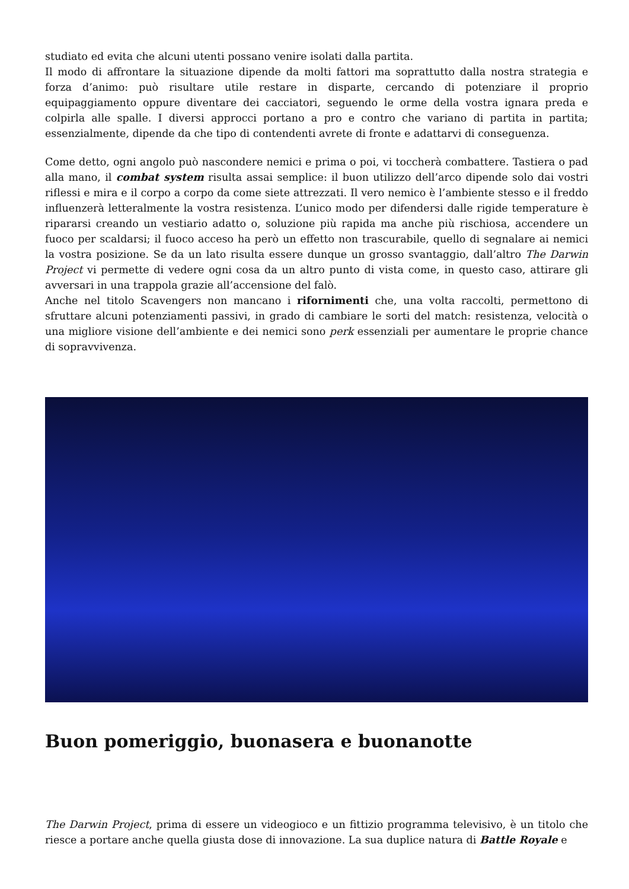studiato ed evita che alcuni utenti possano venire isolati dalla partita.
Il modo di affrontare la situazione dipende da molti fattori ma soprattutto dalla nostra strategia e forza d’animo: può risultare utile restare in disparte, cercando di potenziare il proprio equipaggiamento oppure diventare dei cacciatori, seguendo le orme della vostra ignara preda e colpirla alle spalle. I diversi approcci portano a pro e contro che variano di partita in partita; essenzialmente, dipende da che tipo di contendenti avrete di fronte e adattarvi di conseguenza.
Come detto, ogni angolo può nascondere nemici e prima o poi, vi toccherà combattere. Tastiera o pad alla mano, il combat system risulta assai semplice: il buon utilizzo dell’arco dipende solo dai vostri riflessi e mira e il corpo a corpo da come siete attrezzati. Il vero nemico è l’ambiente stesso e il freddo influenzerà letteralmente la vostra resistenza. L’unico modo per difendersi dalle rigide temperature è ripararsi creando un vestiario adatto o, soluzione più rapida ma anche più rischiosa, accendere un fuoco per scaldarsi; il fuoco acceso ha però un effetto non trascurabile, quello di segnalare ai nemici la vostra posizione. Se da un lato risulta essere dunque un grosso svantaggio, dall’altro The Darwin Project vi permette di vedere ogni cosa da un altro punto di vista come, in questo caso, attirare gli avversari in una trappola grazie all’accensione del falò.
Anche nel titolo Scavengers non mancano i rifornimenti che, una volta raccolti, permettono di sfruttare alcuni potenziamenti passivi, in grado di cambiare le sorti del match: resistenza, velocità o una migliore visione dell’ambiente e dei nemici sono perk essenziali per aumentare le proprie chance di sopravvivenza.
Buon pomeriggio, buonasera e buonanotte
The Darwin Project, prima di essere un videogioco e un fittizio programma televisivo, è un titolo che riesce a portare anche quella giusta dose di innovazione. La sua duplice natura di Battle Royale e